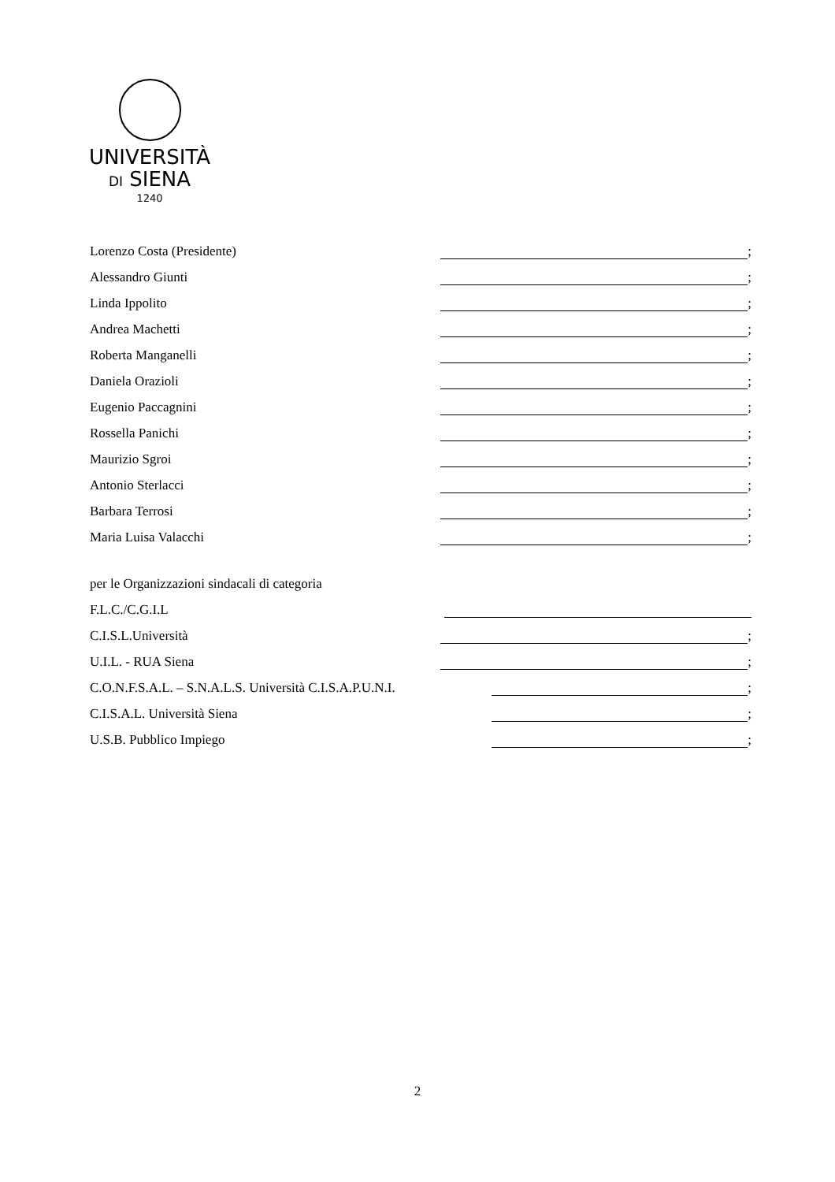UNIVERSITÀ
DI SIENA
1240
Lorenzo Costa (Presidente) ;
Alessandro Giunti ;
Linda Ippolito ;
Andrea Machetti ;
Roberta Manganelli ;
Daniela Orazioli ;
Eugenio Paccagnini ;
Rossella Panichi ;
Maurizio Sgroi ;
Antonio Sterlacci ;
Barbara Terrosi ;
Maria Luisa Valacchi ;
per le Organizzazioni sindacali di categoria
F.L.C./C.G.I.L
C.I.S.L.Università ;
U.I.L. - RUA Siena ;
C.O.N.F.S.A.L. – S.N.A.L.S. Università C.I.S.A.P.U.N.I. ;
C.I.S.A.L. Università Siena ;
U.S.B. Pubblico Impiego ;
2